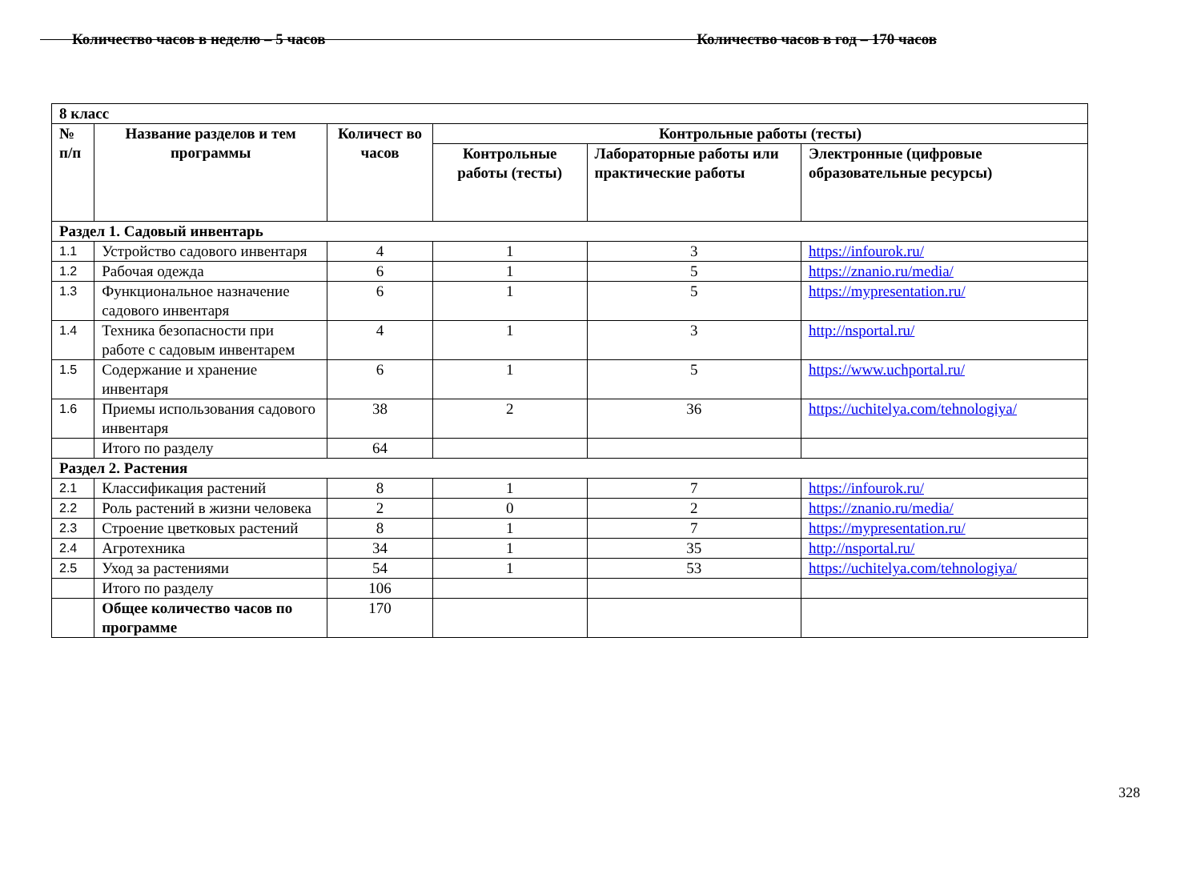Количество часов в неделю – 5 часов Количество часов в год – 170 часов
| 8 класс | | | | | |
| № п/п | Название разделов и тем программы | Количест во часов | Контрольные работы (тесты) | | |
| | | | Контрольные работы (тесты) | Лабораторные работы или практические работы | Электронные (цифровые образовательные ресурсы) |
| Раздел 1. Садовый инвентарь | | | | | |
| 1.1 | Устройство садового инвентаря | 4 | 1 | 3 | https://infourok.ru/ |
| 1.2 | Рабочая одежда | 6 | 1 | 5 | https://znanio.ru/media/ |
| 1.3 | Функциональное назначение садового инвентаря | 6 | 1 | 5 | https://mypresentation.ru/ |
| 1.4 | Техника безопасности при работе с садовым инвентарем | 4 | 1 | 3 | http://nsportal.ru/ |
| 1.5 | Содержание и хранение инвентаря | 6 | 1 | 5 | https://www.uchportal.ru/ |
| 1.6 | Приемы использования садового инвентаря | 38 | 2 | 36 | https://uchitelya.com/tehnologiya/ |
| | Итого по разделу | 64 | | | |
| Раздел 2. Растения | | | | | |
| 2.1 | Классификация растений | 8 | 1 | 7 | https://infourok.ru/ |
| 2.2 | Роль растений в жизни человека | 2 | 0 | 2 | https://znanio.ru/media/ |
| 2.3 | Строение цветковых растений | 8 | 1 | 7 | https://mypresentation.ru/ |
| 2.4 | Агротехника | 34 | 1 | 35 | http://nsportal.ru/ |
| 2.5 | Уход за растениями | 54 | 1 | 53 | https://uchitelya.com/tehnologiya/ |
| | Итого по разделу | 106 | | | |
| | Общее количество часов по программе | 170 | | | |
328